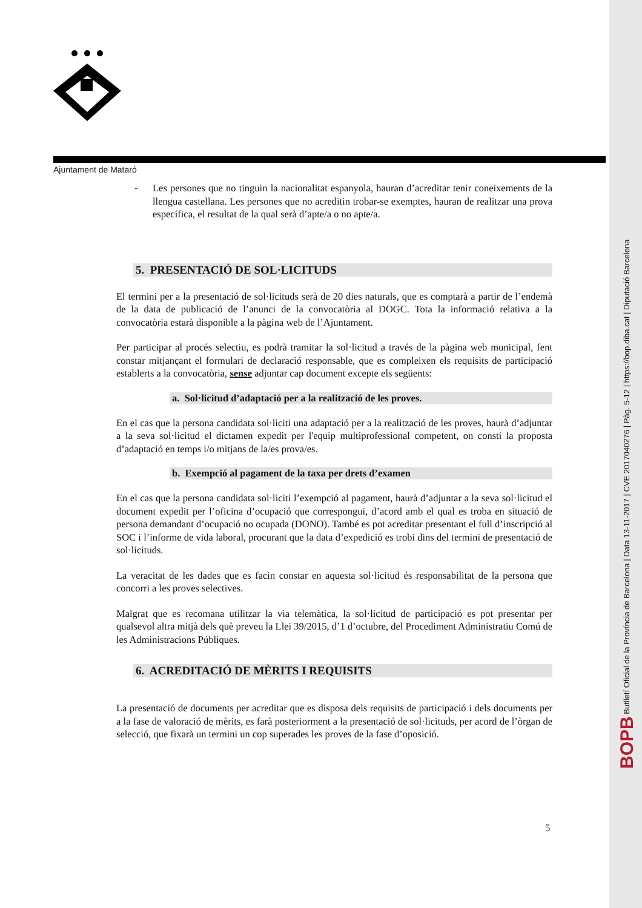Ajuntament de Mataró
-
Les persones que no tinguin la nacionalitat espanyola, hauran d’acreditar tenir coneixements de la llengua castellana. Les persones que no acreditin trobar-se exemptes, hauran de realitzar una prova específica, el resultat de la qual serà d’apte/a o no apte/a.
5. PRESENTACIÓ DE SOL·LICITUDS
El termini per a la presentació de sol·licituds serà de 20 dies naturals, que es comptarà a partir de l’endemà de la data de publicació de l’anunci de la convocatòria al DOGC. Tota la informació relativa a la convocatòria estarà disponible a la pàgina web de l’Ajuntament.
Per participar al procés selectiu, es podrà tramitar la sol·licitud a través de la pàgina web municipal, fent constar mitjançant el formulari de declaració responsable, que es compleixen els requisits de participació establerts a la convocatòria, sense adjuntar cap document excepte els següents:
a. Sol·licitud d’adaptació per a la realització de les proves.
En el cas que la persona candidata sol·liciti una adaptació per a la realització de les proves, haurà d’adjuntar a la seva sol·licitud el dictamen expedit per l'equip multiprofessional competent, on consti la proposta d’adaptació en temps i/o mitjans de la/es prova/es.
b. Exempció al pagament de la taxa per drets d’examen
En el cas que la persona candidata sol·liciti l’exempció al pagament, haurà d’adjuntar a la seva sol·licitud el document expedit per l’oficina d’ocupació que correspongui, d’acord amb el qual es troba en situació de persona demandant d’ocupació no ocupada (DONO). També es pot acreditar presentant el full d’inscripció al SOC i l’informe de vida laboral, procurant que la data d’expedició es trobi dins del termini de presentació de sol·licituds.
La veracitat de les dades que es facin constar en aquesta sol·licitud és responsabilitat de la persona que concorri a les proves selectives.
Malgrat que es recomana utilitzar la via telemàtica, la sol·licitud de participació es pot presentar per qualsevol altra mitjà dels què preveu la Llei 39/2015, d’1 d’octubre, del Procediment Administratiu Comú de les Administracions Públiques.
6. ACREDITACIÓ DE MÈRITS I REQUISITS
La presentació de documents per acreditar que es disposa dels requisits de participació i dels documents per a la fase de valoració de mèrits, es farà posteriorment a la presentació de sol·licituds, per acord de l’òrgan de selecció, que fixarà un termini un cop superades les proves de la fase d’oposició.
5
BOPB Butlletí Oficial de la Província de Barcelona | Data 13-11-2017 | CVE 2017040276 | Pàg. 5-12 | https://bop.diba.cat | Diputació Barcelona